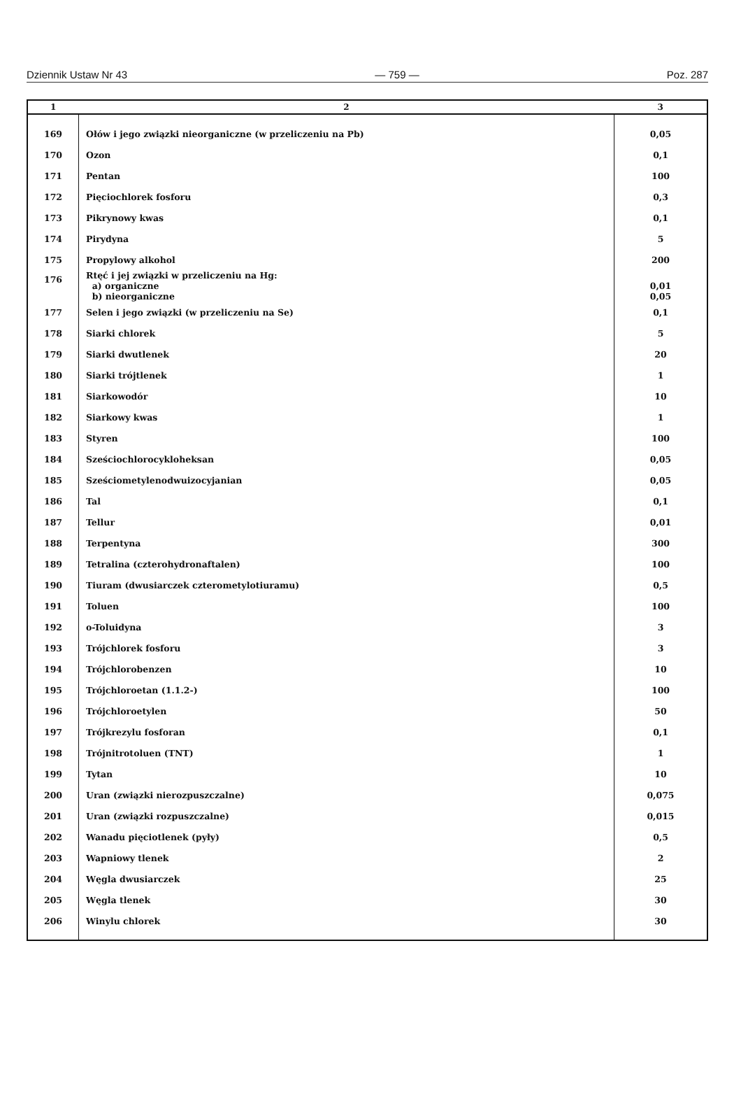Dziennik Ustaw Nr 43 — 759 — Poz. 287
| 1 | 2 | 3 |
| --- | --- | --- |
| 169 | Ołów i jego związki nieorganiczne (w przeliczeniu na Pb) | 0,05 |
| 170 | Ozon | 0,1 |
| 171 | Pentan | 100 |
| 172 | Pięciochlorek fosforu | 0,3 |
| 173 | Pikrynowy kwas | 0,1 |
| 174 | Pirydyna | 5 |
| 175 | Propylowy alkohol | 200 |
| 176 | Rtęć i jej związki w przeliczeniu na Hg: a) organiczne b) nieorganiczne | 0,01 0,05 |
| 177 | Selen i jego związki (w przeliczeniu na Se) | 0,1 |
| 178 | Siarki chlorek | 5 |
| 179 | Siarki dwutlenek | 20 |
| 180 | Siarki trójtlenek | 1 |
| 181 | Siarkowodór | 10 |
| 182 | Siarkowy kwas | 1 |
| 183 | Styren | 100 |
| 184 | Sześciochlorocykloheksan | 0,05 |
| 185 | Sześciometylenodwuizocyjanian | 0,05 |
| 186 | Tal | 0,1 |
| 187 | Tellur | 0,01 |
| 188 | Terpentyna | 300 |
| 189 | Tetralina (czterohydronaftalen) | 100 |
| 190 | Tiuram (dwusiarczek czterometylotiuramu) | 0,5 |
| 191 | Toluen | 100 |
| 192 | o-Toluidyna | 3 |
| 193 | Trójchlorek fosforu | 3 |
| 194 | Trójchlorobenzen | 10 |
| 195 | Trójchloroetan (1.1.2-) | 100 |
| 196 | Trójchloroetylen | 50 |
| 197 | Trójkrezylu fosforan | 0,1 |
| 198 | Trójnitrotoluen (TNT) | 1 |
| 199 | Tytan | 10 |
| 200 | Uran (związki nierozpuszczalne) | 0,075 |
| 201 | Uran (związki rozpuszczalne) | 0,015 |
| 202 | Wanadu pięciotlenek (pyły) | 0,5 |
| 203 | Wapniowy tlenek | 2 |
| 204 | Węgla dwusiarczek | 25 |
| 205 | Węgla tlenek | 30 |
| 206 | Winylu chlorek | 30 |